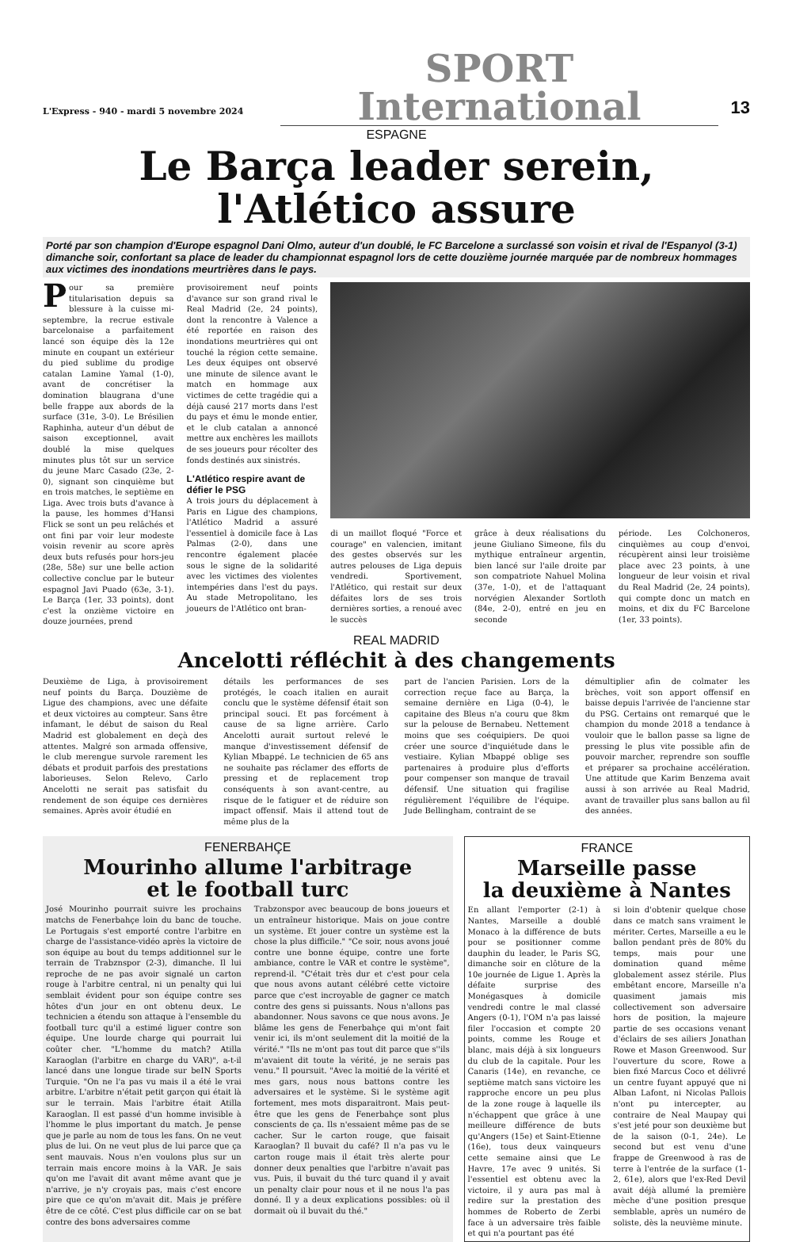L'Express - 940 - mardi 5 novembre 2024
SPORT International
13
ESPAGNE
Le Barça leader serein,
l'Atlético assure
Porté par son champion d'Europe espagnol Dani Olmo, auteur d'un doublé, le FC Barcelone a surclassé son voisin et rival de l'Espanyol (3-1) dimanche soir, confortant sa place de leader du championnat espagnol lors de cette douzième journée marquée par de nombreux hommages aux victimes des inondations meurtrières dans le pays.
Pour sa première titularisation depuis sa blessure à la cuisse mi-septembre, la recrue estivale barcelonaise a parfaitement lancé son équipe dès la 12e minute en coupant un extérieur du pied sublime du prodige catalan Lamine Yamal (1-0), avant de concrétiser la domination blaugrana d'une belle frappe aux abords de la surface (31e, 3-0). Le Brésilien Raphinha, auteur d'un début de saison exceptionnel, avait doublé la mise quelques minutes plus tôt sur un service du jeune Marc Casado (23e, 2-0), signant son cinquième but en trois matches, le septième en Liga. Avec trois buts d'avance à la pause, les hommes d'Hansi Flick se sont un peu relâchés et ont fini par voir leur modeste voisin revenir au score après deux buts refusés pour hors-jeu (28e, 58e) sur une belle action collective conclue par le buteur espagnol Javi Puado (63e, 3-1). Le Barça (1er, 33 points), dont c'est la onzième victoire en douze journées, prend
provisoirement neuf points d'avance sur son grand rival le Real Madrid (2e, 24 points), dont la rencontre à Valence a été reportée en raison des inondations meurtrières qui ont touché la région cette semaine. Les deux équipes ont observé une minute de silence avant le match en hommage aux victimes de cette tragédie qui a déjà causé 217 morts dans l'est du pays et ému le monde entier, et le club catalan a annoncé mettre aux enchères les maillots de ses joueurs pour récolter des fonds destinés aux sinistrés.
L'Atlético respire avant de défier le PSG
A trois jours du déplacement à Paris en Ligue des champions, l'Atlético Madrid a assuré l'essentiel à domicile face à Las Palmas (2-0), dans une rencontre également placée sous le signe de la solidarité avec les victimes des violentes intempéries dans l'est du pays. Au stade Metropolitano, les joueurs de l'Atlético ont bran-
di un maillot floqué "Force et courage" en valencien, imitant des gestes observés sur les autres pelouses de Liga depuis vendredi. Sportivement, l'Atlético, qui restait sur deux défaites lors de ses trois dernières sorties, a renoué avec le succès
grâce à deux réalisations du jeune Giuliano Simeone, fils du mythique entraîneur argentin, bien lancé sur l'aile droite par son compatriote Nahuel Molina (37e, 1-0), et de l'attaquant norvégien Alexander Sortloth (84e, 2-0), entré en jeu en seconde
période. Les Colchoneros, cinquièmes au coup d'envoi, récupèrent ainsi leur troisième place avec 23 points, à une longueur de leur voisin et rival du Real Madrid (2e, 24 points), qui compte donc un match en moins, et dix du FC Barcelone (1er, 33 points).
REAL MADRID
Ancelotti réfléchit à des changements
Deuxième de Liga, à provisoirement neuf points du Barça. Douzième de Ligue des champions, avec une défaite et deux victoires au compteur. Sans être infamant, le début de saison du Real Madrid est globalement en deçà des attentes. Malgré son armada offensive, le club merengue survole rarement les débats et produit parfois des prestations laborieuses. Selon Relevo, Carlo Ancelotti ne serait pas satisfait du rendement de son équipe ces dernières semaines. Après avoir étudié en
détails les performances de ses protégés, le coach italien en aurait conclu que le système défensif était son principal souci. Et pas forcément à cause de sa ligne arrière. Carlo Ancelotti aurait surtout relevé le manque d'investissement défensif de Kylian Mbappé. Le technicien de 65 ans ne souhaite pas réclamer des efforts de pressing et de replacement trop conséquents à son avant-centre, au risque de le fatiguer et de réduire son impact offensif. Mais il attend tout de même plus de la
part de l'ancien Parisien. Lors de la correction reçue face au Barça, la semaine dernière en Liga (0-4), le capitaine des Bleus n'a couru que 8km sur la pelouse de Bernabeu. Nettement moins que ses coéquipiers. De quoi créer une source d'inquiétude dans le vestiaire. Kylian Mbappé oblige ses partenaires à produire plus d'efforts pour compenser son manque de travail défensif. Une situation qui fragilise régulièrement l'équilibre de l'équipe. Jude Bellingham, contraint de se
démultiplier afin de colmater les brèches, voit son apport offensif en baisse depuis l'arrivée de l'ancienne star du PSG. Certains ont remarqué que le champion du monde 2018 a tendance à vouloir que le ballon passe sa ligne de pressing le plus vite possible afin de pouvoir marcher, reprendre son souffle et préparer sa prochaine accélération. Une attitude que Karim Benzema avait aussi à son arrivée au Real Madrid, avant de travailler plus sans ballon au fil des années.
FENERBAHÇE
Mourinho allume l'arbitrage
et le football turc
José Mourinho pourrait suivre les prochains matchs de Fenerbahçe loin du banc de touche. Le Portugais s'est emporté contre l'arbitre en charge de l'assistance-vidéo après la victoire de son équipe au bout du temps additionnel sur le terrain de Trabznspor (2-3), dimanche. Il lui reproche de ne pas avoir signalé un carton rouge à l'arbitre central, ni un penalty qui lui semblait évident pour son équipe contre ses hôtes d'un jour en ont obtenu deux. Le technicien a étendu son attaque à l'ensemble du football turc qu'il a estimé liguer contre son équipe. Une lourde charge qui pourrait lui coûter cher. "L'homme du match? Atilla Karaoglan (l'arbitre en charge du VAR)", a-t-il lancé dans une longue tirade sur beIN Sports Turquie. "On ne l'a pas vu mais il a été le vrai arbitre. L'arbitre n'était petit garçon qui était là sur le terrain. Mais l'arbitre était Atilla Karaoglan. Il est passé d'un homme invisible à l'homme le plus important du match. Je pense que je parle au nom de tous les fans. On ne veut plus de lui. On ne veut plus de lui parce que ça sent mauvais. Nous n'en voulons plus sur un terrain mais encore moins à la VAR. Je sais qu'on me l'avait dit avant même avant que je n'arrive, je n'y croyais pas, mais c'est encore pire que ce qu'on m'avait dit. Mais je préfère être de ce côté. C'est plus difficile car on se bat contre des bons adversaires comme
Trabzonspor avec beaucoup de bons joueurs et un entraîneur historique. Mais on joue contre un système. Et jouer contre un système est la chose la plus difficile." "Ce soir, nous avons joué contre une bonne équipe, contre une forte ambiance, contre le VAR et contre le système", reprend-il. "C'était très dur et c'est pour cela que nous avons autant célébré cette victoire parce que c'est incroyable de gagner ce match contre des gens si puissants. Nous n'allons pas abandonner. Nous savons ce que nous avons. Je blâme les gens de Fenerbahçe qui m'ont fait venir ici, ils m'ont seulement dit la moitié de la vérité." "Ils ne m'ont pas tout dit parce que s''ils m'avaient dit toute la vérité, je ne serais pas venu." Il poursuit. "Avec la moitié de la vérité et mes gars, nous nous battons contre les adversaires et le système. Si le système agit fortement, mes mots disparaitront. Mais peut-être que les gens de Fenerbahçe sont plus conscients de ça. Ils n'essaient même pas de se cacher. Sur le carton rouge, que faisait Karaoglan? Il buvait du café? Il n'a pas vu le carton rouge mais il était très alerte pour donner deux penalties que l'arbitre n'avait pas vus. Puis, il buvait du thé turc quand il y avait un penalty clair pour nous et il ne nous l'a pas donné. Il y a deux explications possibles: où il dormait où il buvait du thé."
FRANCE
Marseille passe
la deuxième à Nantes
En allant l'emporter (2-1) à Nantes, Marseille a doublé Monaco à la différence de buts pour se positionner comme dauphin du leader, le Paris SG, dimanche soir en clôture de la 10e journée de Ligue 1. Après la défaite surprise des Monégasques à domicile vendredi contre le mal classé Angers (0-1), l'OM n'a pas laissé filer l'occasion et compte 20 points, comme les Rouge et blanc, mais déjà à six longueurs du club de la capitale. Pour les Canaris (14e), en revanche, ce septième match sans victoire les rapproche encore un peu plus de la zone rouge à laquelle ils n'échappent que grâce à une meilleure différence de buts qu'Angers (15e) et Saint-Etienne (16e), tous deux vainqueurs cette semaine ainsi que Le Havre, 17e avec 9 unités. Si l'essentiel est obtenu avec la victoire, il y aura pas mal à redire sur la prestation des hommes de Roberto de Zerbi face à un adversaire très faible et qui n'a pourtant pas été
si loin d'obtenir quelque chose dans ce match sans vraiment le mériter. Certes, Marseille a eu le ballon pendant près de 80% du temps, mais pour une domination quand même globalement assez stérile. Plus embêtant encore, Marseille n'a quasiment jamais mis collectivement son adversaire hors de position, la majeure partie de ses occasions venant d'éclairs de ses ailiers Jonathan Rowe et Mason Greenwood. Sur l'ouverture du score, Rowe a bien fixé Marcus Coco et délivré un centre fuyant appuyé que ni Alban Lafont, ni Nicolas Pallois n'ont pu intercepter, au contraire de Neal Maupay qui s'est jeté pour son deuxième but de la saison (0-1, 24e). Le second but est venu d'une frappe de Greenwood à ras de terre à l'entrée de la surface (1-2, 61e), alors que l'ex-Red Devil avait déjà allumé la première mèche d'une position presque semblable, après un numéro de soliste, dès la neuvième minute.